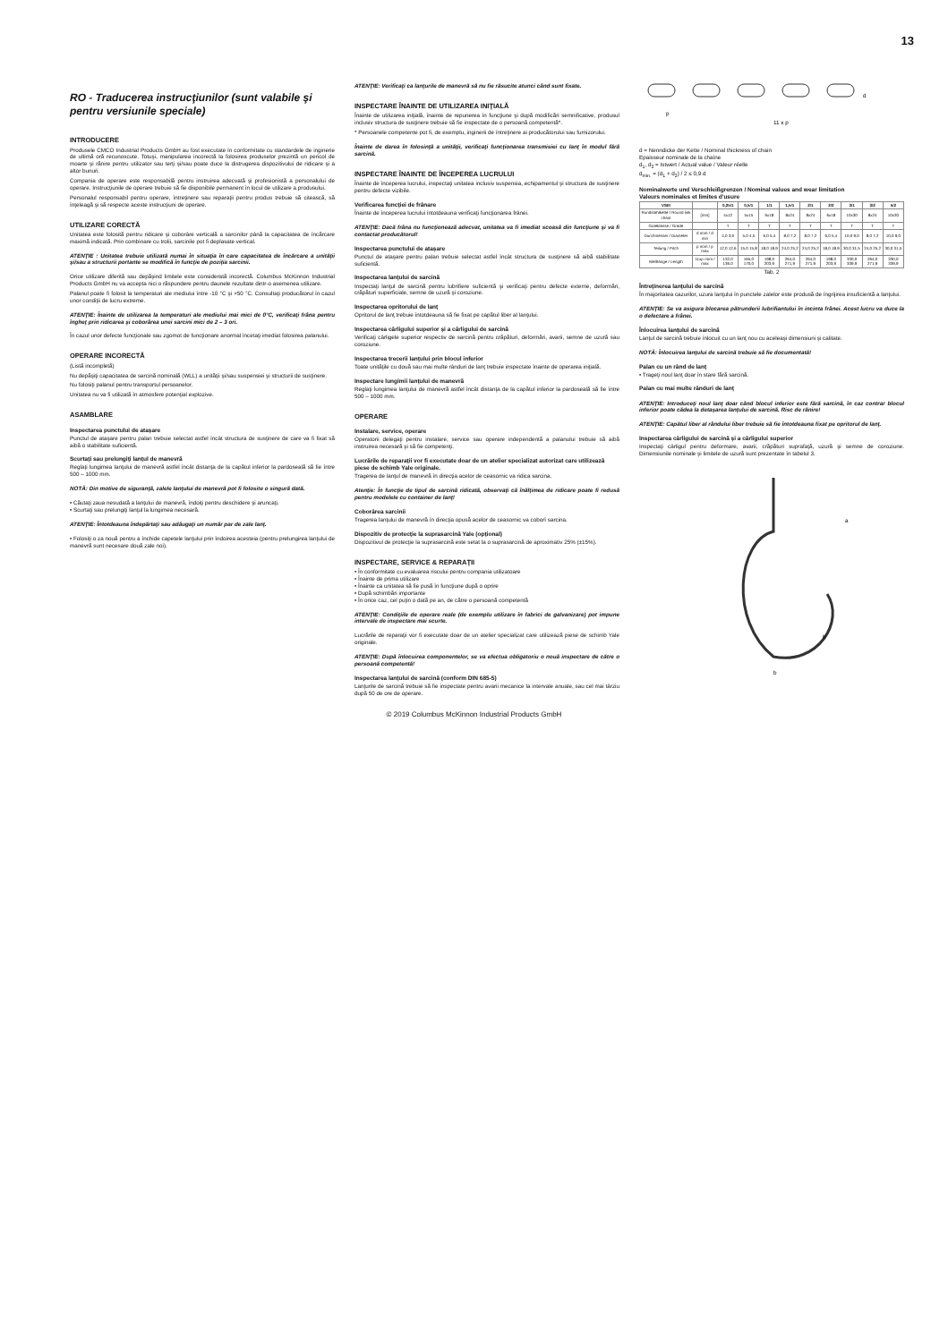13
RO - Traducerea instrucţiunilor (sunt valabile şi pentru versiunile speciale)
INTRODUCERE
Produsele CMCO Industrial Products GmbH au fost executate în conformitate cu standardele de inginerie de ultimă oră recunoscute. Totuşi, manipularea incorectă la folosirea produselor prezintă un pericol de moarte şi rănire pentru utilizator sau terţi şi/sau poate duce la distrugerea dispozitivului de ridicare şi a altor bunuri.
Compania de operare este responsabilă pentru instruirea adecvată şi profesionistă a personalului de operare. Instrucţiunile de operare trebuie să fie disponibile permanent în locul de utilizare a produsului.
Personalul responsabil pentru operare, întreţinere sau reparaţii pentru produs trebuie să citească, să înţeleagă şi să respecte aceste instrucţiuni de operare.
UTILIZARE CORECTĂ
Unitatea este folosită pentru ridicare şi coborâre verticală a sarcinilor până la capacitatea de încărcare maximă indicată. Prin combinare cu trolii, sarcinile pot fi deplasate vertical.
ATENŢIE : Unitatea trebuie utilizată numai în situaţia în care capacitatea de încărcare a unităţii şi/sau a structurii portante se modifică în funcţie de poziţia sarcinii.
Orice utilizare diferită sau depăşind limitele este considerată incorectă. Columbus McKinnon Industrial Products GmbH nu va accepta nici o răspundere pentru daunele rezultate dintr-o asemenea utilizare.
Palanul poate fi folosit la temperaturi ale mediului între -10 °C şi +50 °C. Consultaţi producătorul în cazul unor condiţii de lucru extreme.
ATENŢIE: Înainte de utilizarea la temperaturi ale mediului mai mici de 0°C, verificaţi frâna pentru îngheţ prin ridicarea şi coborârea unei sarcini mici de 2 – 3 ori.
În cazul unor defecte funcţionale sau zgomot de funcţionare anormal încetaţi imediat folosirea palanului.
OPERARE INCORECTĂ
(Listă incompletă)
Nu depăşiţi capacitatea de sarcină nominală (WLL) a unităţii şi/sau suspensiei şi structurii de susţinere.
Nu folosiţi palanul pentru transportul persoanelor.
Unitatea nu va fi utilizată în atmosfere potenţial explozive.
ASAMBLARE
Inspectarea punctului de ataşare
Punctul de ataşare pentru palan trebuie selectat astfel încât structura de susţinere de care va fi fixat să aibă o stabilitate suficientă.
Scurtaţi sau prelungiţi lanţul de manevră
Reglaţi lungimea lanţului de manevră astfel încât distanţa de la capătul inferior la pardoseală să fie între 500 – 1000 mm.
NOTĂ: Din motive de siguranţă, zalele lanţului de manevră pot fi folosite o singură dată.
• Căutaţi zaua nesudată a lanţului de manevră, îndoiţi pentru deschidere şi aruncaţi.
• Scurtaţi sau prelungiţi lanţul la lungimea necesară.
ATENŢIE: Întotdeauna îndepărtaţi sau adăugaţi un număr par de zale lanţ.
• Folosiţi o za nouă pentru a închide capetele lanţului prin îndoirea acesteia (pentru prelungirea lanţului de manevră sunt necesare două zale noi).
ATENŢIE: Verificaţi ca lanţurile de manevră să nu fie răsucite atunci când sunt fixate.
INSPECTARE ÎNAINTE DE UTILIZAREA INIŢIALĂ
Înainte de utilizarea iniţială, înainte de repunerea în funcţiune şi după modificări semnificative, produsul inclusiv structura de susţinere trebuie să fie inspectate de o persoană competentă*.
* Persoanele competente pot fi, de exemplu, inginerii de întreţinere ai producătorului sau furnizorului.
Înainte de darea în folosinţă a unităţii, verificaţi funcţionarea transmisiei cu lanţ în modul fără sarcină.
INSPECTARE ÎNAINTE DE ÎNCEPEREA LUCRULUI
Înainte de începerea lucrului, inspectaţi unitatea inclusiv suspensia, echipamentul şi structura de susţinere pentru defecte vizibile.
Verificarea funcţiei de frânare
Înainte de începerea lucrului întotdeauna verificaţi funcţionarea frânei.
ATENŢIE: Dacă frâna nu funcţionează adecvat, unitatea va fi imediat scoasă din funcţiune şi va fi contactat producătorul!
Inspectarea punctului de ataşare
Punctul de ataşare pentru palan trebuie selectat astfel încât structura de susţinere să aibă stabilitate suficientă.
Inspectarea lanţului de sarcină
Inspectaţi lanţul de sarcină pentru lubrifiere suficientă şi verificaţi pentru defecte externe, deformări, crăpături superficiale, semne de uzură şi coroziune.
Inspectarea opritorului de lanţ
Opritorul de lanţ trebuie întotdeauna să fie fixat pe capătul liber al lanţului.
Inspectarea cârligului superior şi a cârligului de sarcină
Verificaţi cârligele superior respectiv de sarcină pentru crăpături, deformări, avarii, semne de uzură sau coroziune.
Inspectarea trecerii lanţului prin blocul inferior
Toate unităţile cu două sau mai multe rânduri de lanţ trebuie inspectate înainte de operarea iniţială.
Inspectare lungimii lanţului de manevră
Reglaţi lungimea lanţului de manevră astfel încât distanţa de la capătul inferior la pardoseală să fie între 500 – 1000 mm.
OPERARE
Instalare, service, operare
Operatorii delegaţi pentru instalare, service sau operare independentă a palanului trebuie să aibă instruirea necesară şi să fie competenţi.
Lucrările de reparaţii vor fi executate doar de un atelier specializat autorizat care utilizează piese de schimb Yale originale.
Tragerea de lanţul de manevră în direcţia acelor de ceasornic va ridica sarcina.
Atenţie: În funcţie de tipul de sarcină ridicată, observaţi că înălţimea de ridicare poate fi redusă pentru modelele cu container de lanţ!
Coborârea sarcinii
Tragerea lanţului de manevră în direcţia opusă acelor de ceasornic va coborî sarcina.
Dispozitiv de protecţie la suprasarcină Yale (opţional)
Dispozitivul de protecţie la suprasarcină este setat la o suprasarcină de aproximativ 25% (±15%).
INSPECTARE, SERVICE & REPARAŢII
• În conformitate cu evaluarea riscului pentru compania utilizatoare
• Înainte de prima utilizare
• Înainte ca unitatea să fie pusă în funcţiune după o oprire
• După schimbări importante
• În orice caz, cel puţin o dată pe an, de către o persoană competentă
ATENŢIE: Condiţiile de operare reale (de exemplu utilizare în fabrici de galvanizare) pot impune intervale de inspectare mai scurte.
Lucrările de reparaţii vor fi executate doar de un atelier specializat care utilizează piese de schimb Yale originale.
ATENŢIE: După înlocuirea componentelor, se va efectua obligatoriu o nouă inspectare de către o persoană competentă!
Inspectarea lanţului de sarcină (conform DIN 685-5)
Lanţurile de sarcină trebuie să fie inspectate pentru avarii mecanice la intervale anuale, sau cel mai târziu după 50 de ore de operare.
p
11 x p
d
d = Nenndicke der Kette / Nominal thickness of chain
Epaisseur nominale de la chaîne
d<sub>1</sub>, d<sub>2</sub> = Istwert / Actual value / Valeur réelle
d<sub>min.</sub> = (d<sub>1</sub> + d<sub>2</sub>) / 2 ≤ 0,9 d
Nominalwerte und Verschleißgrenzen / Nominal values and wear limitation
Valeurs nominales et limites d'usure
| VSIII | | 0,25/1 | 0,5/1 | 1/1 | 1,5/1 | 2/1 | 2/2 | 3/1 | 3/2 | 5/2 |
| --- | --- | --- | --- | --- | --- | --- | --- | --- | --- | --- |
| Rundstahlkette / Round link chain | [mm] | 4x12 | 5x15 | 6x18 | 8x24 | 8x24 | 6x18 | 10x30 | 8x24 | 10x30 |
| Güteklasse / Grade | | T | T | T | T | T | T | T | T | T |
| Durchmesser / Diameter | d nom / d min | 4,0 3,6 | 5,0 4,5 | 6,0 5,4 | 8,0 7,2 | 8,0 7,2 | 6,0 5,4 | 10,0 9,0 | 8,0 7,2 | 10,0 9,0 |
| Teilung / Pitch | p nom / p max | 12,0 12,6 | 15,0 15,8 | 18,0 18,9 | 24,0 25,2 | 24,0 25,2 | 18,0 18,9 | 30,0 31,5 | 24,0 25,2 | 30,0 31,5 |
| Meßlänge / Length | 11xp nom / max | 132,0 136,0 | 165,0 170,0 | 198,0 203,9 | 264,0 271,9 | 264,0 271,9 | 198,0 203,9 | 330,0 339,9 | 264,0 271,9 | 330,0 339,9 |
Tab. 2
Întreţinerea lanţului de sarcină
În majoritatea cazurilor, uzura lanţului în punctele zalelor este produsă de îngrijirea insuficientă a lanţului.
ATENŢIE: Se va asigura blocarea pătrunderii lubrifiantului în incinta frânei. Acest lucru va duce la o defectare a frânei.
Înlocuirea lanţului de sarcină
Lanţul de sarcină trebuie înlocuit cu un lanţ nou cu aceleaşi dimensiuni şi calitate.
NOTĂ: Înlocuirea lanţului de sarcină trebuie să fie documentată!
Palan cu un rând de lanţ
• Trageţi noul lanţ doar în stare fără sarcină.
Palan cu mai multe rânduri de lanţ
ATENŢIE: Introduceţi noul lanţ doar când blocul inferior este fără sarcină, în caz contrar blocul inferior poate cădea la detaşarea lanţului de sarcină. Risc de rănire!
ATENŢIE: Capătul liber al rândului liber trebuie să fie întotdeauna fixat pe opritorul de lanţ.
Inspectarea cârligului de sarcină şi a cârligului superior
Inspectaţi cârligul pentru deformare, avarii, crăpături suprafaţă, uzură şi semne de coroziune. Dimensiunile nominale şi limitele de uzură sunt prezentate în tabelul 3.
a
h
b
© 2019 Columbus McKinnon Industrial Products GmbH